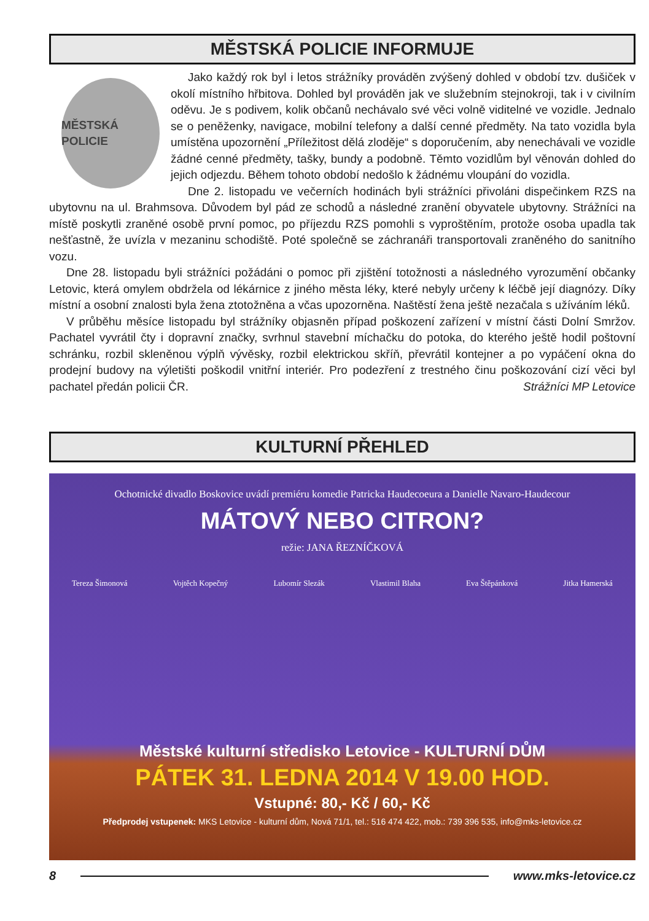MĚSTSKÁ POLICIE INFORMUJE
MĚSTSKÁ POLICIE
Jako každý rok byl i letos strážníky prováděn zvýšený dohled v období tzv. dušiček v okolí místního hřbitova. Dohled byl prováděn jak ve služebním stejnokroji, tak i v civilním oděvu. Je s podivem, kolik občanů nechávalo své věci volně viditelné ve vozidle. Jednalo se o peněženky, navigace, mobilní telefony a další cenné předměty. Na tato vozidla byla umístěna upozornění „Příležitost dělá zloděje“ s doporučením, aby nenechávali ve vozidle žádné cenné předměty, tašky, bundy a podobně. Těmto vozidlům byl věnován dohled do jejich odjezdu. Během tohoto období nedošlo k žádnému vloupání do vozidla.
Dne 2. listopadu ve večerních hodinách byli strážníci přivoláni dispečinkem RZS na ubytovnu na ul. Brahmsova. Důvodem byl pád ze schodů a následné zranění obyvatele ubytovny. Strážníci na místě poskytli zraněné osobě první pomoc, po příjezdu RZS pomohli s vyproštěním, protože osoba upadla tak nešťastně, že uvízla v mezaninu schodiště. Poté společně se záchranáři transportovali zraněného do sanitního vozu.
Dne 28. listopadu byli strážníci požádáni o pomoc při zjištění totožnosti a následného vyrozumění občanky Letovic, která omylem obdržela od lékárnice z jiného města léky, které nebyly určeny k léčbě její diagnózy. Díky místní a osobní znalosti byla žena ztotožněna a včas upozorněna. Naštěstí žena ještě nezačala s užíváním léků.
V průběhu měsíce listopadu byl strážníky objasněn případ poškození zařízení v místní části Dolní Smržov. Pachatel vyvrátil čty i dopravní značky, svrhnul stavební míchačku do potoka, do kterého ještě hodil poštovní schránku, rozbil skleněnou výplň vývěsky, rozbil elektrickou skříň, převrátil kontejner a po vypáčení okna do prodejní budovy na výletišti poškodil vnitřní interiér. Pro podezření z trestného činu poškozování cizí věci byl pachatel předán policii ČR. Strážníci MP Letovice
KULTURNÍ PŘEHLED
Ochotnické divadlo Boskovice uvádí premiéru komedie Patricka Haudecoeura a Danielle Navaro-Haudecour
MÁTOVÝ NEBO CITRON?
režie: JANA ŘEZNÍČKOVÁ
Tereza Šimonová Vojtěch Kopečný Lubomír Slezák Vlastimil Blaha Eva Štěpánková Jitka Hamerská
Městské kulturní středisko Letovice - KULTURNÍ DŮM
PÁTEK 31. LEDNA 2014 V 19.00 HOD.
Vstupné: 80,- Kč / 60,- Kč
Předprodej vstupenek: MKS Letovice - kulturní dům, Nová 71/1, tel.: 516 474 422, mob.: 739 396 535, info@mks-letovice.cz
8 www.mks-letovice.cz